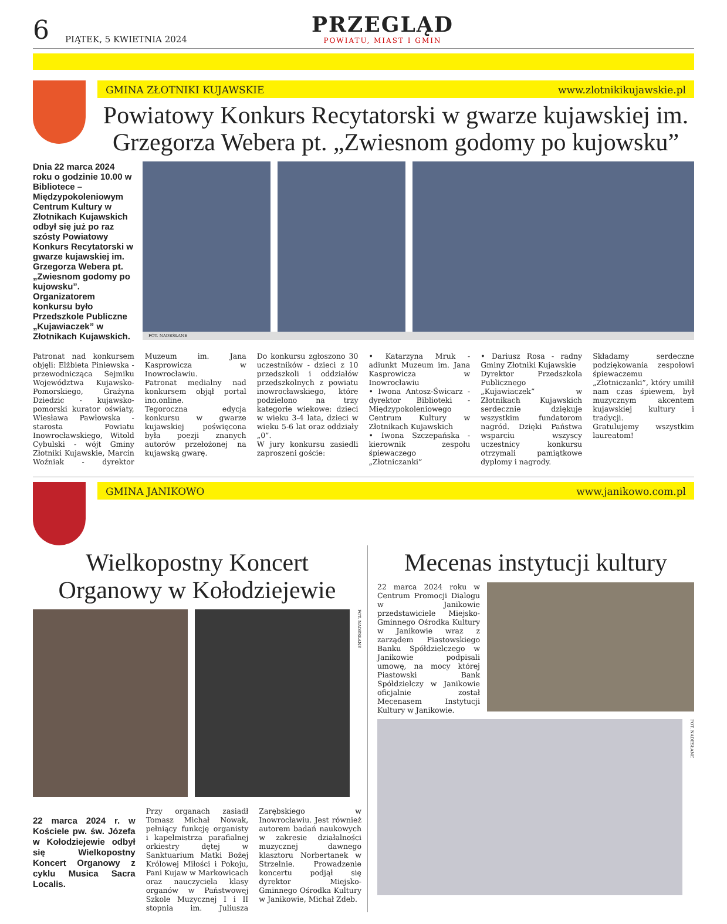6
PIĄTEK, 5 KWIETNIA 2024
PRZEGLĄD
POWIATU, MIAST I GMIN
GMINA ZŁOTNIKI KUJAWSKIE www.zlotnikikujawskie.pl
Powiatowy Konkurs Recytatorski w gwarze kujawskiej im. Grzegorza Webera pt. „Zwiesnom godomy po kujowsku”
Dnia 22 marca 2024 roku o godzinie 10.00 w Bibliotece – Międzypokoleniowym Centrum Kultury w Złotnikach Kujawskich odbył się już po raz szósty Powiatowy Konkurs Recytatorski w gwarze kujawskiej im. Grzegorza Webera pt. „Zwiesnom godomy po kujowsku”. Organizatorem konkursu było Przedszkole Publiczne „Kujawiaczek” w Złotnikach Kujawskich.
FOT. NADESŁANE
Patronat nad konkursem objęli: Elżbieta Piniewska - przewodnicząca Sejmiku Województwa Kujawsko-Pomorskiego, Grażyna Dziedzic - kujawsko-pomorski kurator oświaty, Wiesława Pawłowska - starosta Powiatu Inowrocławskiego, Witold Cybulski - wójt Gminy Złotniki Kujawskie, Marcin Woźniak - dyrektor Muzeum im. Jana Kasprowicza w Inowrocławiu.
Patronat medialny nad konkursem objął portal ino.online.
Tegoroczna edycja konkursu w gwarze kujawskiej poświęcona była poezji znanych autorów przełożonej na kujawską gwarę.
Do konkursu zgłoszono 30 uczestników - dzieci z 10 przedszkoli i oddziałów przedszkolnych z powiatu inowrocławskiego, które podzielono na trzy kategorie wiekowe: dzieci w wieku 3-4 lata, dzieci w wieku 5-6 lat oraz oddziały „0”.
W jury konkursu zasiedli zaproszeni goście:
• Katarzyna Mruk - adiunkt Muzeum im. Jana Kasprowicza w Inowrocławiu
• Iwona Antosz-Świcarz - dyrektor Biblioteki - Międzypokoleniowego Centrum Kultury w Złotnikach Kujawskich
• Iwona Szczepańska - kierownik zespołu śpiewaczego „Złotniczanki”
• Dariusz Rosa - radny Gminy Złotniki Kujawskie
Dyrektor Przedszkola Publicznego „Kujawiaczek” w Złotnikach Kujawskich serdecznie dziękuje wszystkim fundatorom nagród. Dzięki Państwa wsparciu wszyscy uczestnicy konkursu otrzymali pamiątkowe dyplomy i nagrody.
Składamy serdeczne podziękowania zespołowi śpiewaczemu „Złotniczanki”, który umilił nam czas śpiewem, był muzycznym akcentem kujawskiej kultury i tradycji.
Gratulujemy wszystkim laureatom!
GMINA JANIKOWO www.janikowo.com.pl
Wielkopostny Koncert Organowy w Kołodziejewie
FOT. NADESŁANE
22 marca 2024 r. w Kościele pw. św. Józefa w Kołodziejewie odbył się Wielkopostny Koncert Organowy z cyklu Musica Sacra Localis.
Przy organach zasiadł Tomasz Michał Nowak, pełniący funkcję organisty i kapelmistrza parafialnej orkiestry dętej w Sanktuarium Matki Bożej Królowej Miłości i Pokoju, Pani Kujaw w Markowicach oraz nauczyciela klasy organów w Państwowej Szkole Muzycznej I i II stopnia im. Juliusza Zarębskiego w Inowrocławiu. Jest również autorem badań naukowych w zakresie działalności muzycznej dawnego klasztoru Norbertanek w Strzelnie. Prowadzenie koncertu podjął się dyrektor Miejsko-Gminnego Ośrodka Kultury w Janikowie, Michał Zdeb.
Mecenas instytucji kultury
22 marca 2024 roku w Centrum Promocji Dialogu w Janikowie przedstawiciele Miejsko-Gminnego Ośrodka Kultury w Janikowie wraz z zarządem Piastowskiego Banku Spółdzielczego w Janikowie podpisali umowę, na mocy której Piastowski Bank Spółdzielczy w Janikowie oficjalnie został Mecenasem Instytucji Kultury w Janikowie.
FOT. NADESŁANE